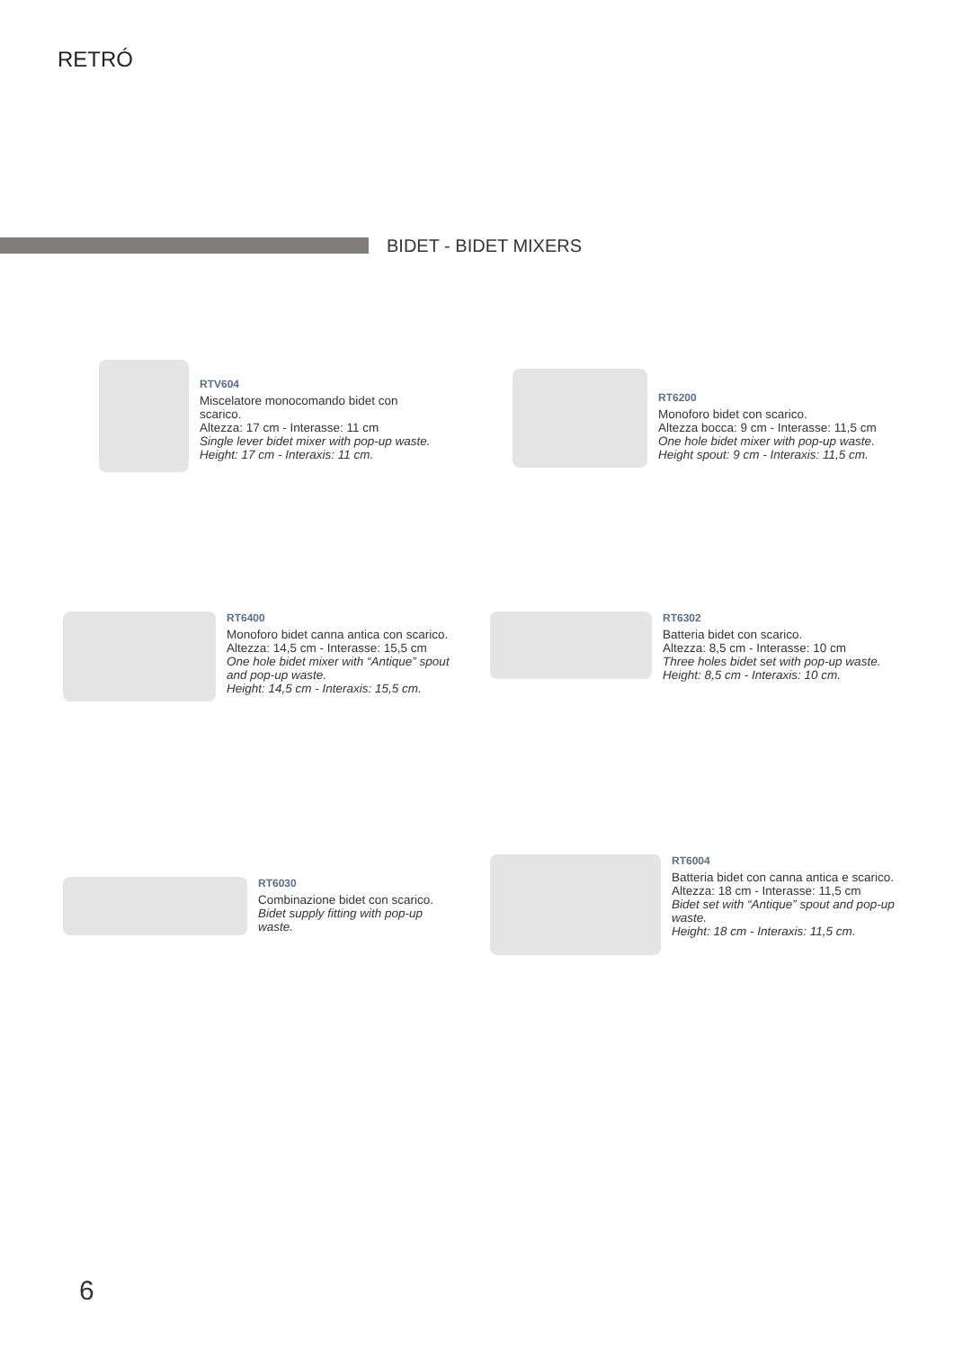RETRÓ
BIDET - BIDET MIXERS
RTV604
Miscelatore monocomando bidet con scarico.
Altezza: 17 cm - Interasse: 11 cm
Single lever bidet mixer with pop-up waste.
Height: 17 cm - Interaxis: 11 cm.
RT6200
Monoforo bidet con scarico.
Altezza bocca: 9 cm - Interasse: 11,5 cm
One hole bidet mixer with pop-up waste.
Height spout: 9 cm - Interaxis: 11,5 cm.
RT6400
Monoforo bidet canna antica con scarico.
Altezza: 14,5 cm - Interasse: 15,5 cm
One hole bidet mixer with “Antique” spout and pop-up waste.
Height: 14,5 cm - Interaxis: 15,5 cm.
RT6302
Batteria bidet con scarico.
Altezza: 8,5 cm - Interasse: 10 cm
Three holes bidet set with pop-up waste.
Height: 8,5 cm - Interaxis: 10 cm.
RT6030
Combinazione bidet con scarico.
Bidet supply fitting with pop-up waste.
RT6004
Batteria bidet con canna antica e scarico.
Altezza: 18 cm - Interasse: 11,5 cm
Bidet set with “Antique” spout and pop-up waste.
Height: 18 cm - Interaxis: 11,5 cm.
6